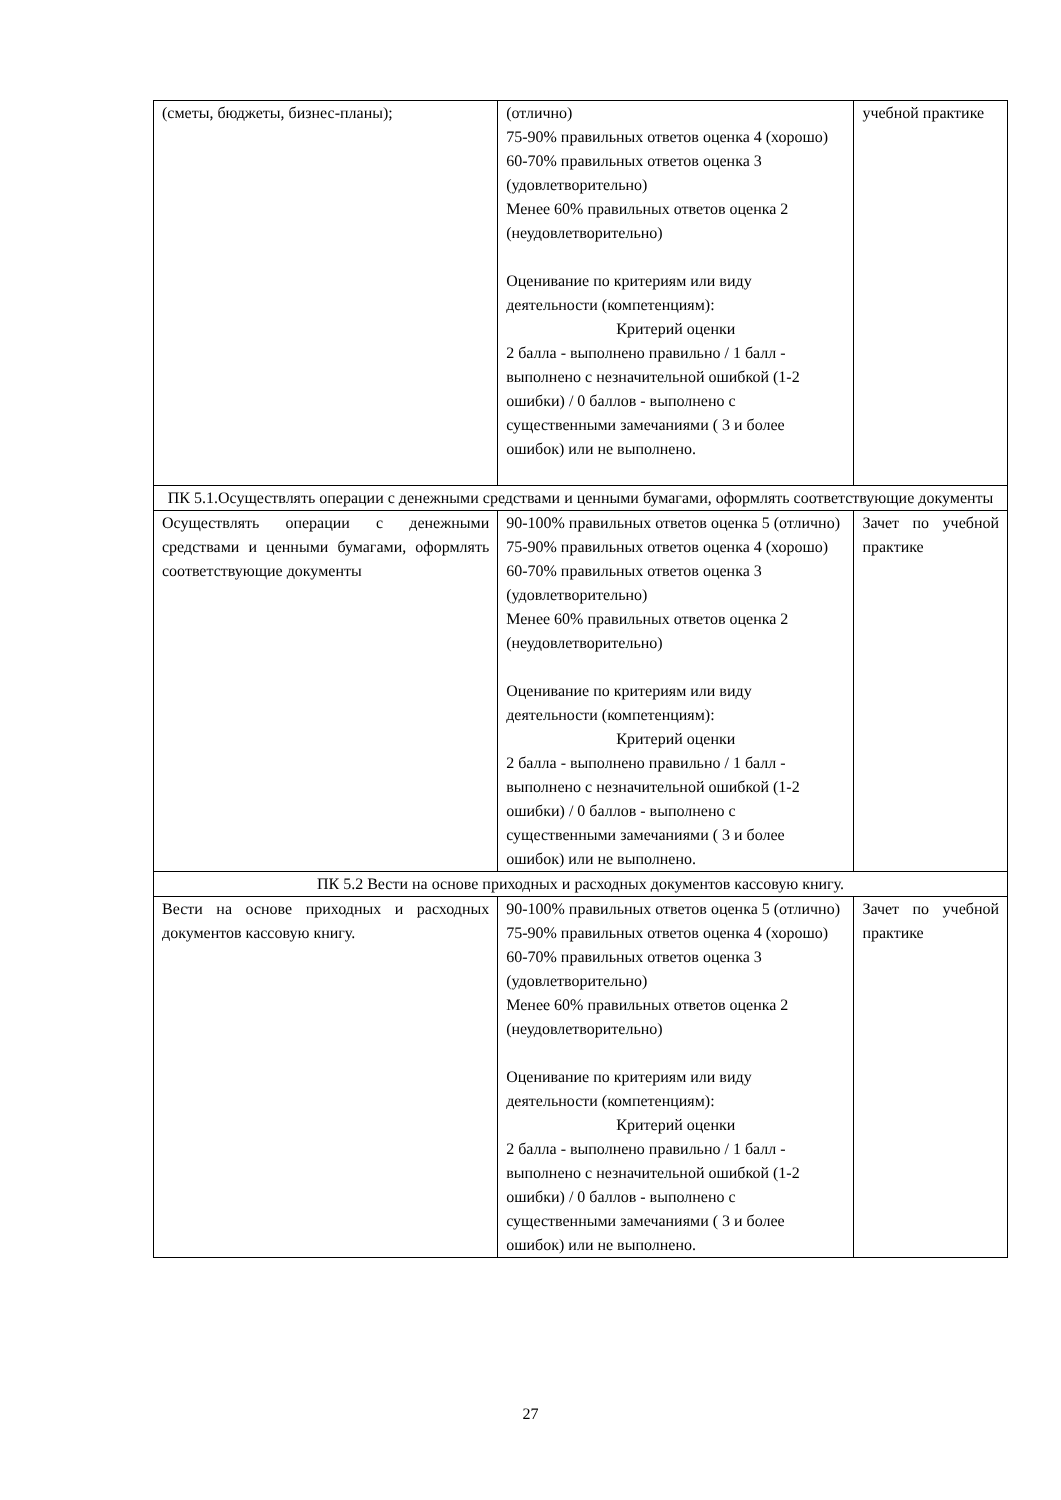| (сметы, бюджеты, бизнес-планы); | (отлично) 75-90% правильных ответов оценка 4 (хорошо) 60-70% правильных ответов оценка 3 (удовлетворительно) Менее 60% правильных ответов оценка 2 (неудовлетворительно) Оценивание по критериям или виду деятельности (компетенциям): Критерий оценки 2 балла - выполнено правильно / 1 балл - выполнено с незначительной ошибкой (1-2 ошибки) / 0 баллов - выполнено с существенными замечаниями ( 3 и более ошибок) или не выполнено. | учебной практике |
| ПК 5.1.Осуществлять операции с денежными средствами и ценными бумагами, оформлять соответствующие документы | | |
| Осуществлять операции с денежными средствами и ценными бумагами, оформлять соответствующие документы | 90-100% правильных ответов оценка 5 (отлично) 75-90% правильных ответов оценка 4 (хорошо) 60-70% правильных ответов оценка 3 (удовлетворительно) Менее 60% правильных ответов оценка 2 (неудовлетворительно) Оценивание по критериям или виду деятельности (компетенциям): Критерий оценки 2 балла - выполнено правильно / 1 балл - выполнено с незначительной ошибкой (1-2 ошибки) / 0 баллов - выполнено с существенными замечаниями ( 3 и более ошибок) или не выполнено. | Зачет по учебной практике |
| ПК 5.2 Вести на основе приходных и расходных документов кассовую книгу. | | |
| Вести на основе приходных и расходных документов кассовую книгу. | 90-100% правильных ответов оценка 5 (отлично) 75-90% правильных ответов оценка 4 (хорошо) 60-70% правильных ответов оценка 3 (удовлетворительно) Менее 60% правильных ответов оценка 2 (неудовлетворительно) Оценивание по критериям или виду деятельности (компетенциям): Критерий оценки 2 балла - выполнено правильно / 1 балл - выполнено с незначительной ошибкой (1-2 ошибки) / 0 баллов - выполнено с существенными замечаниями ( 3 и более ошибок) или не выполнено. | Зачет по учебной практике |
27